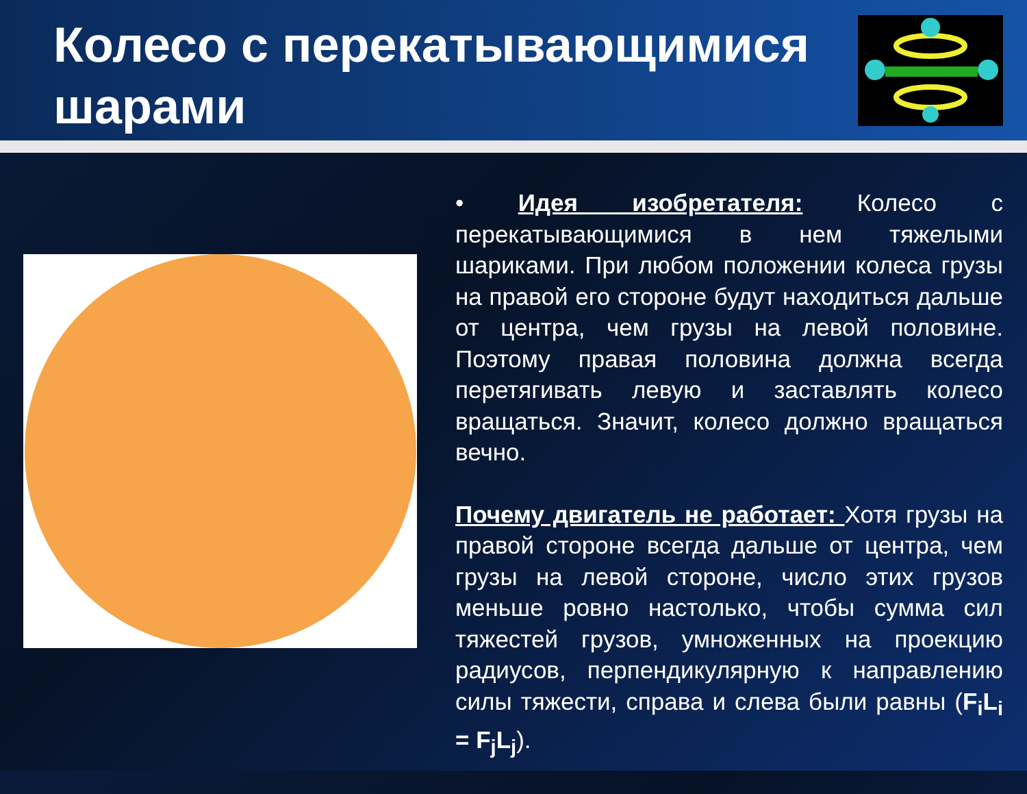Колесо с перекатывающимися шарами
• Идея изобретателя: Колесо с перекатывающимися в нем тяжелыми шариками. При любом положении колеса грузы на правой его стороне будут находиться дальше от центра, чем грузы на левой половине. Поэтому правая половина должна всегда перетягивать левую и заставлять колесо вращаться. Значит, колесо должно вращаться вечно.
Почему двигатель не работает: Хотя грузы на правой стороне всегда дальше от центра, чем грузы на левой стороне, число этих грузов меньше ровно настолько, чтобы сумма сил тяжестей грузов, умноженных на проекцию радиусов, перпендикулярную к направлению силы тяжести, справа и слева были равны (F<sub>i</sub>L<sub>i</sub> = F<sub>j</sub>L<sub>j</sub>).